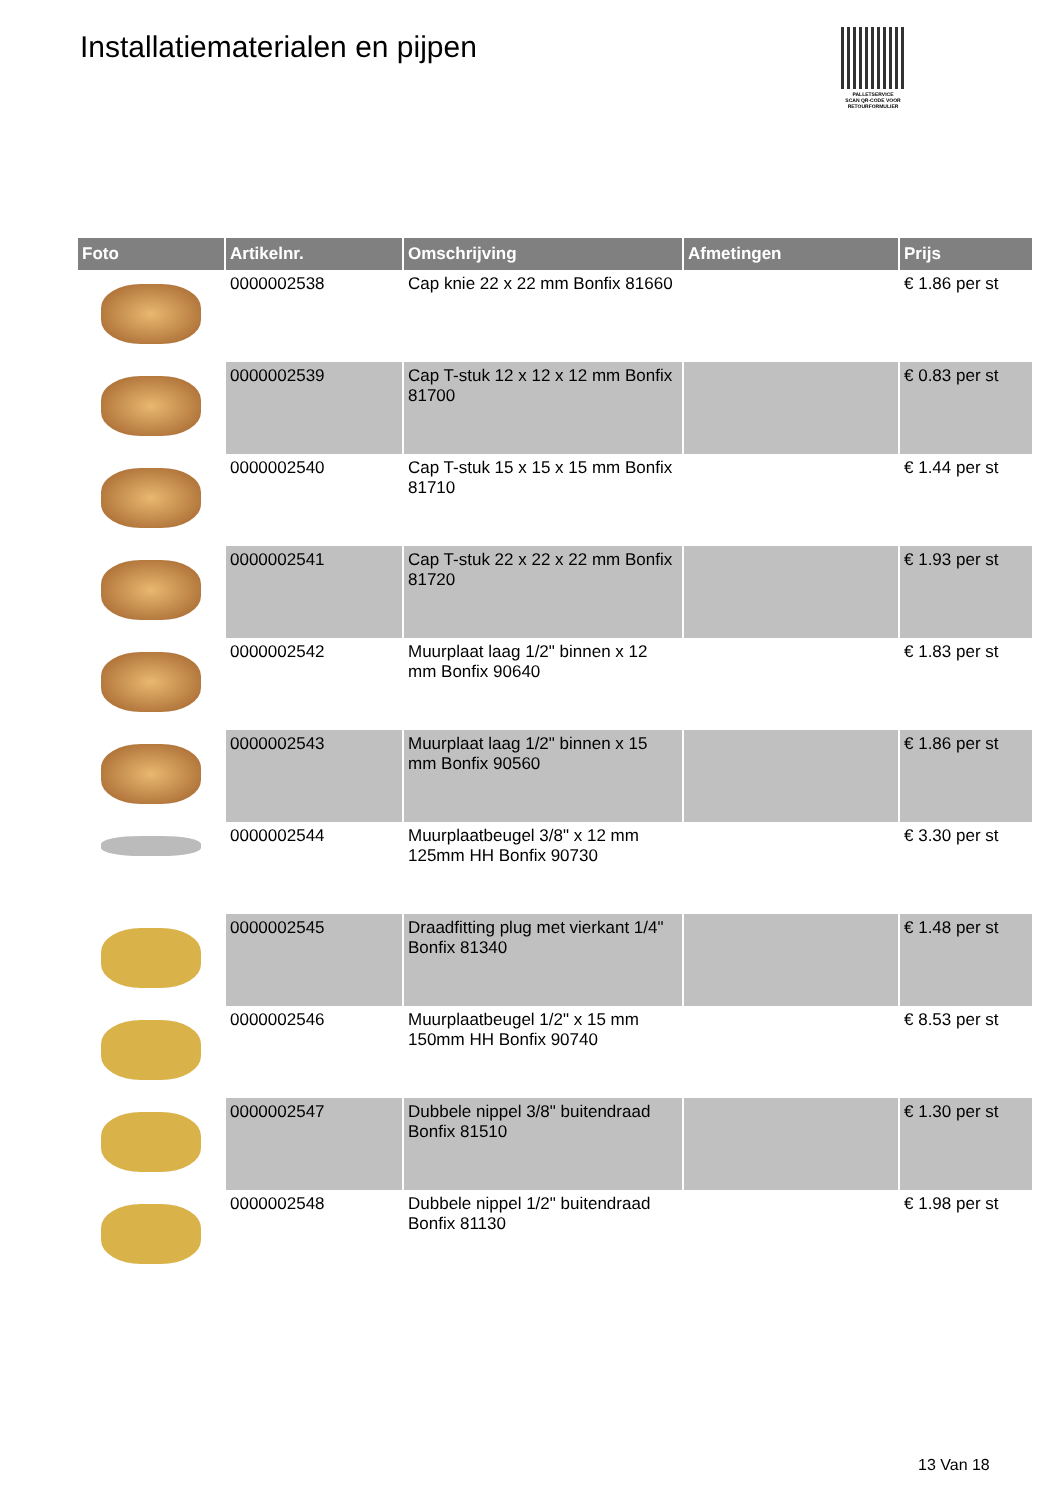Installatiematerialen en pijpen
PALLETSERVICE
SCAN QR-CODE VOOR RETOURFORMULIER
| Foto | Artikelnr. | Omschrijving | Afmetingen | Prijs |
| --- | --- | --- | --- | --- |
| | 0000002538 | Cap knie 22 x 22 mm Bonfix 81660 | | € 1.86 per st |
| | 0000002539 | Cap T-stuk 12 x 12 x 12 mm Bonfix 81700 | | € 0.83 per st |
| | 0000002540 | Cap T-stuk 15 x 15 x 15 mm Bonfix 81710 | | € 1.44 per st |
| | 0000002541 | Cap T-stuk 22 x 22 x 22 mm Bonfix 81720 | | € 1.93 per st |
| | 0000002542 | Muurplaat laag 1/2" binnen x 12 mm Bonfix 90640 | | € 1.83 per st |
| | 0000002543 | Muurplaat laag 1/2" binnen x 15 mm Bonfix 90560 | | € 1.86 per st |
| | 0000002544 | Muurplaatbeugel 3/8" x 12 mm 125mm HH Bonfix 90730 | | € 3.30 per st |
| | 0000002545 | Draadfitting plug met vierkant 1/4" Bonfix 81340 | | € 1.48 per st |
| | 0000002546 | Muurplaatbeugel 1/2" x 15 mm 150mm HH Bonfix 90740 | | € 8.53 per st |
| | 0000002547 | Dubbele nippel 3/8" buitendraad Bonfix 81510 | | € 1.30 per st |
| | 0000002548 | Dubbele nippel 1/2" buitendraad Bonfix 81130 | | € 1.98 per st |
13 Van 18